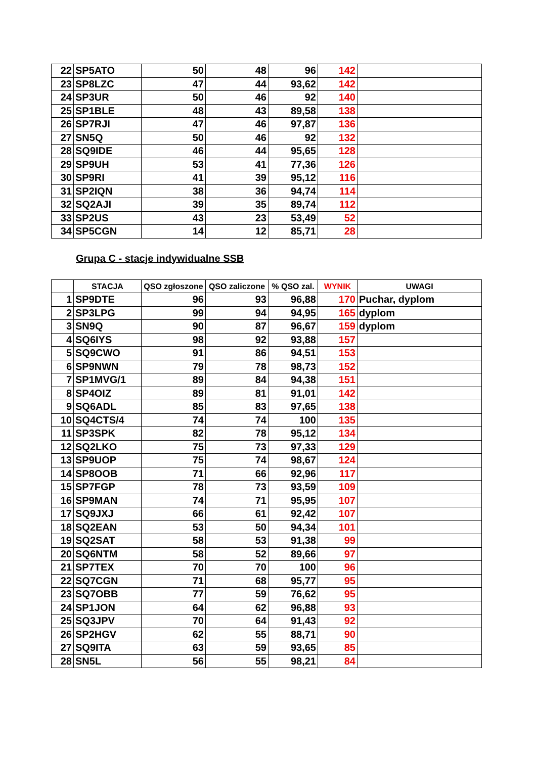| 22 | SP5ATO | 50 | 48 | 96 | 142 | |
| 23 | SP8LZC | 47 | 44 | 93,62 | 142 | |
| 24 | SP3UR | 50 | 46 | 92 | 140 | |
| 25 | SP1BLE | 48 | 43 | 89,58 | 138 | |
| 26 | SP7RJI | 47 | 46 | 97,87 | 136 | |
| 27 | SN5Q | 50 | 46 | 92 | 132 | |
| 28 | SQ9IDE | 46 | 44 | 95,65 | 128 | |
| 29 | SP9UH | 53 | 41 | 77,36 | 126 | |
| 30 | SP9RI | 41 | 39 | 95,12 | 116 | |
| 31 | SP2IQN | 38 | 36 | 94,74 | 114 | |
| 32 | SQ2AJI | 39 | 35 | 89,74 | 112 | |
| 33 | SP2US | 43 | 23 | 53,49 | 52 | |
| 34 | SP5CGN | 14 | 12 | 85,71 | 28 | |
Grupa C - stacje indywidualne SSB
| | STACJA | QSO zgłoszone | QSO zaliczone | % QSO zal. | WYNIK | UWAGI |
| --- | --- | --- | --- | --- | --- | --- |
| 1 | SP9DTE | 96 | 93 | 96,88 | 170 | Puchar, dyplom |
| 2 | SP3LPG | 99 | 94 | 94,95 | 165 | dyplom |
| 3 | SN9Q | 90 | 87 | 96,67 | 159 | dyplom |
| 4 | SQ6IYS | 98 | 92 | 93,88 | 157 | |
| 5 | SQ9CWO | 91 | 86 | 94,51 | 153 | |
| 6 | SP9NWN | 79 | 78 | 98,73 | 152 | |
| 7 | SP1MVG/1 | 89 | 84 | 94,38 | 151 | |
| 8 | SP4OIZ | 89 | 81 | 91,01 | 142 | |
| 9 | SQ6ADL | 85 | 83 | 97,65 | 138 | |
| 10 | SQ4CTS/4 | 74 | 74 | 100 | 135 | |
| 11 | SP3SPK | 82 | 78 | 95,12 | 134 | |
| 12 | SQ2LKO | 75 | 73 | 97,33 | 129 | |
| 13 | SP9UOP | 75 | 74 | 98,67 | 124 | |
| 14 | SP8OOB | 71 | 66 | 92,96 | 117 | |
| 15 | SP7FGP | 78 | 73 | 93,59 | 109 | |
| 16 | SP9MAN | 74 | 71 | 95,95 | 107 | |
| 17 | SQ9JXJ | 66 | 61 | 92,42 | 107 | |
| 18 | SQ2EAN | 53 | 50 | 94,34 | 101 | |
| 19 | SQ2SAT | 58 | 53 | 91,38 | 99 | |
| 20 | SQ6NTM | 58 | 52 | 89,66 | 97 | |
| 21 | SP7TEX | 70 | 70 | 100 | 96 | |
| 22 | SQ7CGN | 71 | 68 | 95,77 | 95 | |
| 23 | SQ7OBB | 77 | 59 | 76,62 | 95 | |
| 24 | SP1JON | 64 | 62 | 96,88 | 93 | |
| 25 | SQ3JPV | 70 | 64 | 91,43 | 92 | |
| 26 | SP2HGV | 62 | 55 | 88,71 | 90 | |
| 27 | SQ9ITA | 63 | 59 | 93,65 | 85 | |
| 28 | SN5L | 56 | 55 | 98,21 | 84 | |